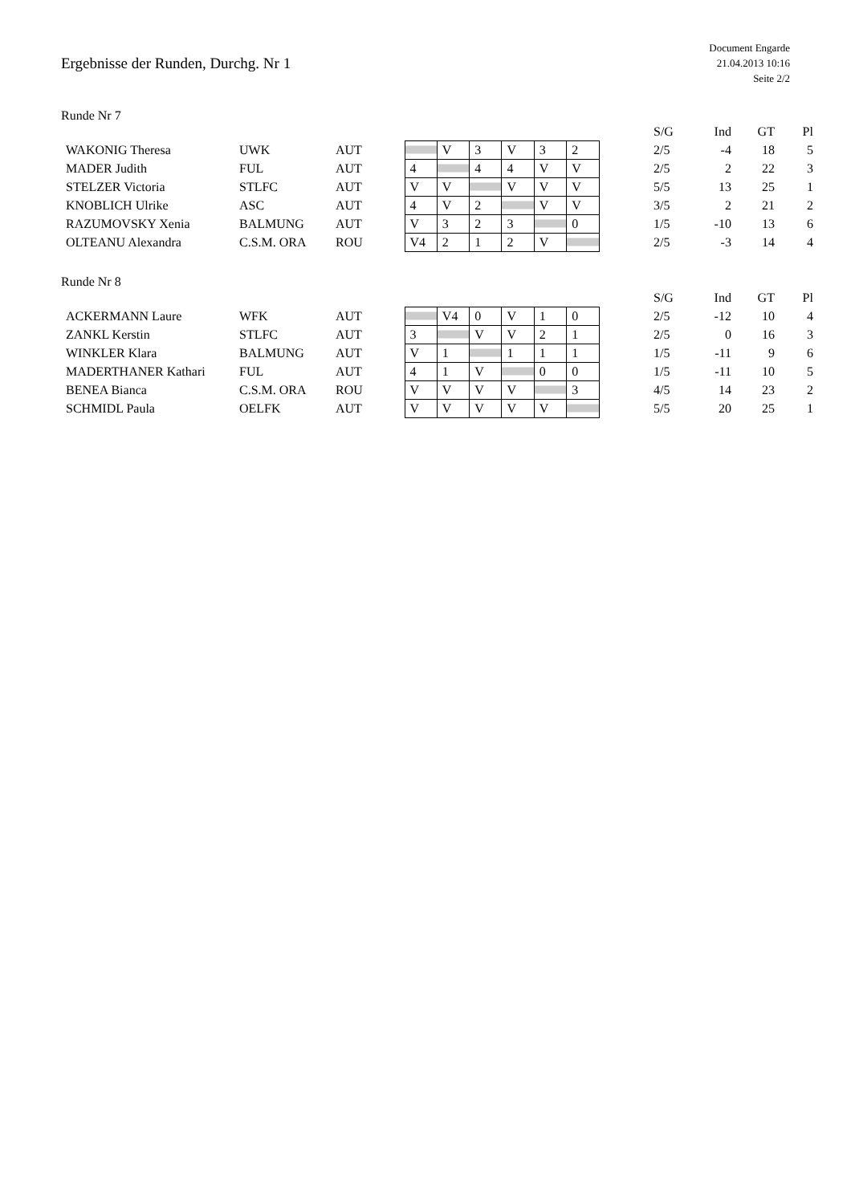Ergebnisse der Runden, Durchg. Nr 1
Document Engarde
21.04.2013 10:16
Seite 2/2
Runde Nr 7
| | | | | | | | | | | S/G | Ind | GT | Pl |
| --- | --- | --- | --- | --- | --- | --- | --- | --- | --- | --- | --- | --- | --- |
| WAKONIG Theresa | UWK | AUT | | V | 3 | V | 3 | 2 | | 2/5 | -4 | 18 | 5 |
| MADER Judith | FUL | AUT | 4 | | 4 | 4 | V | V | | 2/5 | 2 | 22 | 3 |
| STELZER Victoria | STLFC | AUT | V | V | | V | V | V | | 5/5 | 13 | 25 | 1 |
| KNOBLICH Ulrike | ASC | AUT | 4 | V | 2 | | V | V | | 3/5 | 2 | 21 | 2 |
| RAZUMOVSKY Xenia | BALMUNG | AUT | V | 3 | 2 | 3 | | 0 | | 1/5 | -10 | 13 | 6 |
| OLTEANU Alexandra | C.S.M. ORA | ROU | V4 | 2 | 1 | 2 | V | | | 2/5 | -3 | 14 | 4 |
Runde Nr 8
| | | | | | | | | | | S/G | Ind | GT | Pl |
| --- | --- | --- | --- | --- | --- | --- | --- | --- | --- | --- | --- | --- | --- |
| ACKERMANN Laure | WFK | AUT | | V4 | 0 | V | 1 | 0 | | 2/5 | -12 | 10 | 4 |
| ZANKL Kerstin | STLFC | AUT | 3 | | V | V | 2 | 1 | | 2/5 | 0 | 16 | 3 |
| WINKLER Klara | BALMUNG | AUT | V | 1 | | 1 | 1 | 1 | | 1/5 | -11 | 9 | 6 |
| MADERTHANER Kathari | FUL | AUT | 4 | 1 | V | | 0 | 0 | | 1/5 | -11 | 10 | 5 |
| BENEA Bianca | C.S.M. ORA | ROU | V | V | V | V | | 3 | | 4/5 | 14 | 23 | 2 |
| SCHMIDL Paula | OELFK | AUT | V | V | V | V | V | | | 5/5 | 20 | 25 | 1 |